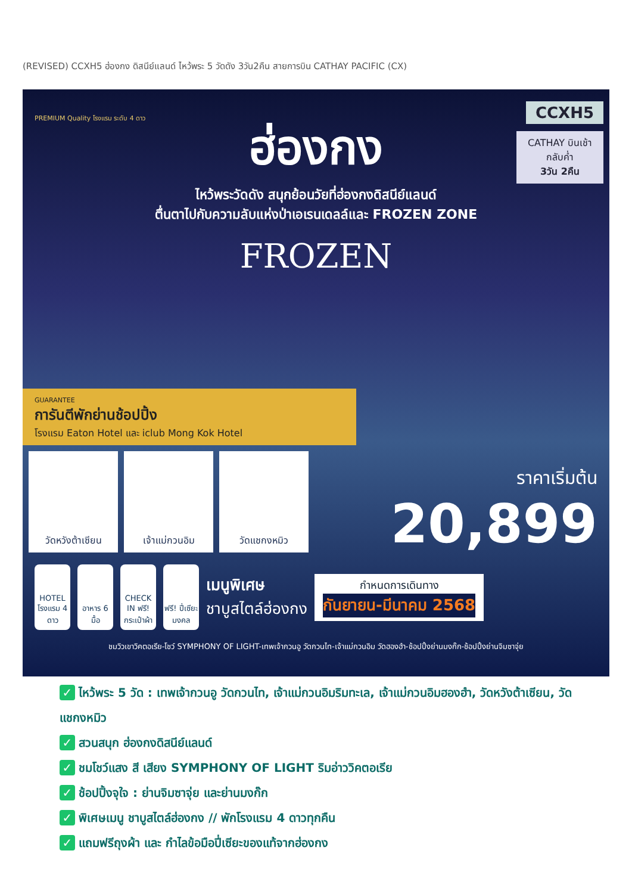(REVISED) CCXH5 ฮ่องกง ดิสนีย์แลนด์ ไหว้พระ 5 วัดดัง 3วัน2คืน สายการบิน CATHAY PACIFIC (CX)
CCXH5
CATHAY บินเช้า กลับค่ำ
3วัน 2คืน
PREMIUM Quality โรงแรม ระดับ 4 ดาว
ฮ่องกง
ไหว้พระวัดดัง สนุกย้อนวัยที่ฮ่องกงดิสนีย์แลนด์
ตื่นตาไปกับความลับแห่งป่าเอเรนเดลล์และ FROZEN ZONE
FROZEN
GUARANTEE
การันตีพักย่านช้อปปิ้ง
โรงแรม Eaton Hotel และ iclub Mong Kok Hotel
ราคาเริ่มต้น
20,899
วัดหวังต้าเซียน เจ้าแม่กวนอิม วัดแชกงหมิว
HOTEL
โรงแรม 4 ดาว
อาหาร 6 มื้อ
CHECK IN ฟรี! กระเป๋าผ้า
ฟรี! ปี่เซียะมงคล
เมนูพิเศษ
ชาบูสไตล์ฮ่องกง
กำหนดการเดินทาง
กันยายน-มีนาคม 2568
ชมวิวเขาวิคตอเรีย-โชว์ SYMPHONY OF LIGHT-เทพเจ้ากวนอู วัดกวนไท-เจ้าแม่กวนอิม วัดฮองฮำ-ช้อปปิ้งย่านมงก๊ก-ช้อปปิ้งย่านจิมซาจุ่ย
✓ ไหว้พระ 5 วัด : เทพเจ้ากวนอู วัดกวนไท, เจ้าแม่กวนอิมริมทะเล, เจ้าแม่กวนอิมฮองฮำ, วัดหวังต้าเซียน, วัดแชกงหมิว
✓ สวนสนุก ฮ่องกงดิสนีย์แลนด์
✓ ชมโชว์แสง สี เสียง SYMPHONY OF LIGHT ริมอ่าววิคตอเรีย
✓ ช้อปปิ้งจุใจ : ย่านจิมซาจุ่ย และย่านมงก๊ก
✓ พิเศษเมนู ชาบูสไตล์ฮ่องกง // พักโรงแรม 4 ดาวทุกคืน
✓ แถมฟรีถุงผ้า และ กำไลข้อมือปี่เซียะของแท้จากฮ่องกง